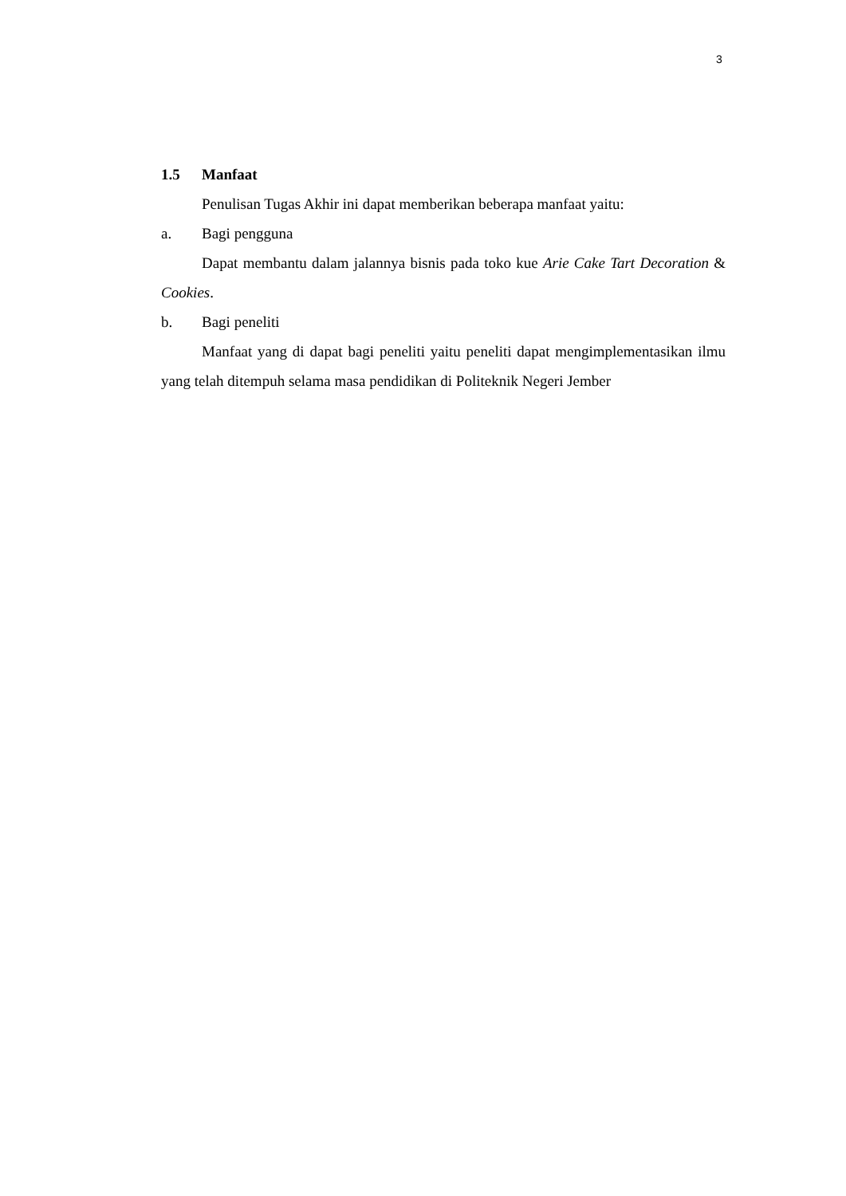3
1.5 Manfaat
Penulisan Tugas Akhir ini dapat memberikan beberapa manfaat yaitu:
a. Bagi pengguna
Dapat membantu dalam jalannya bisnis pada toko kue Arie Cake Tart Decoration & Cookies.
b. Bagi peneliti
Manfaat yang di dapat bagi peneliti yaitu peneliti dapat mengimplementasikan ilmu yang telah ditempuh selama masa pendidikan di Politeknik Negeri Jember